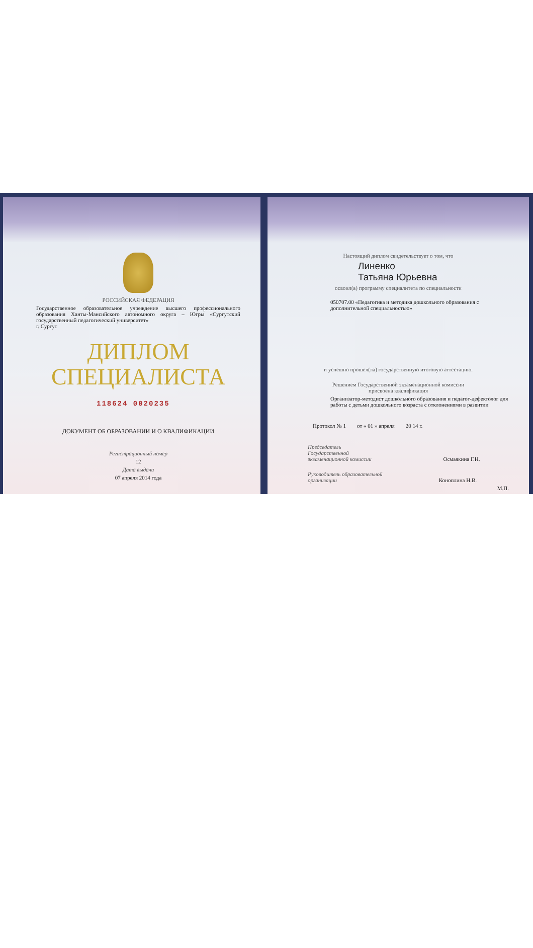РОССИЙСКАЯ ФЕДЕРАЦИЯ
Государственное образовательное учреждение высшего профессионального образования Ханты-Мансийского автономного округа – Югры «Сургутский государственный педагогический университет»
г. Сургут
ДИПЛОМ
СПЕЦИАЛИСТА
118624 0020235
ДОКУМЕНТ ОБ ОБРАЗОВАНИИ И О КВАЛИФИКАЦИИ
Регистрационный номер
12
Дата выдачи
07 апреля 2014 года
Настоящий диплом свидетельствует о том, что
Линенко
Татьяна Юрьевна
освоил(а) программу специалитета по специальности
050707.00 «Педагогика и методика дошкольного образования с дополнительной специальностью»
и успешно прошел(ла) государственную итоговую аттестацию.
Решением Государственной экзаменационной комиссии
присвоена квалификация
Организатор-методист дошкольного образования и педагог-дефектолог для работы с детьми дошкольного возраста с отклонениями в развитии
Протокол № 1 от « 01 » апреля 20 14 г.
Председатель
Государственной
экзаменационной комиссии Осмаякина Г.Н.
Руководитель образовательной
организации Коноплина Н.В.
М.П.